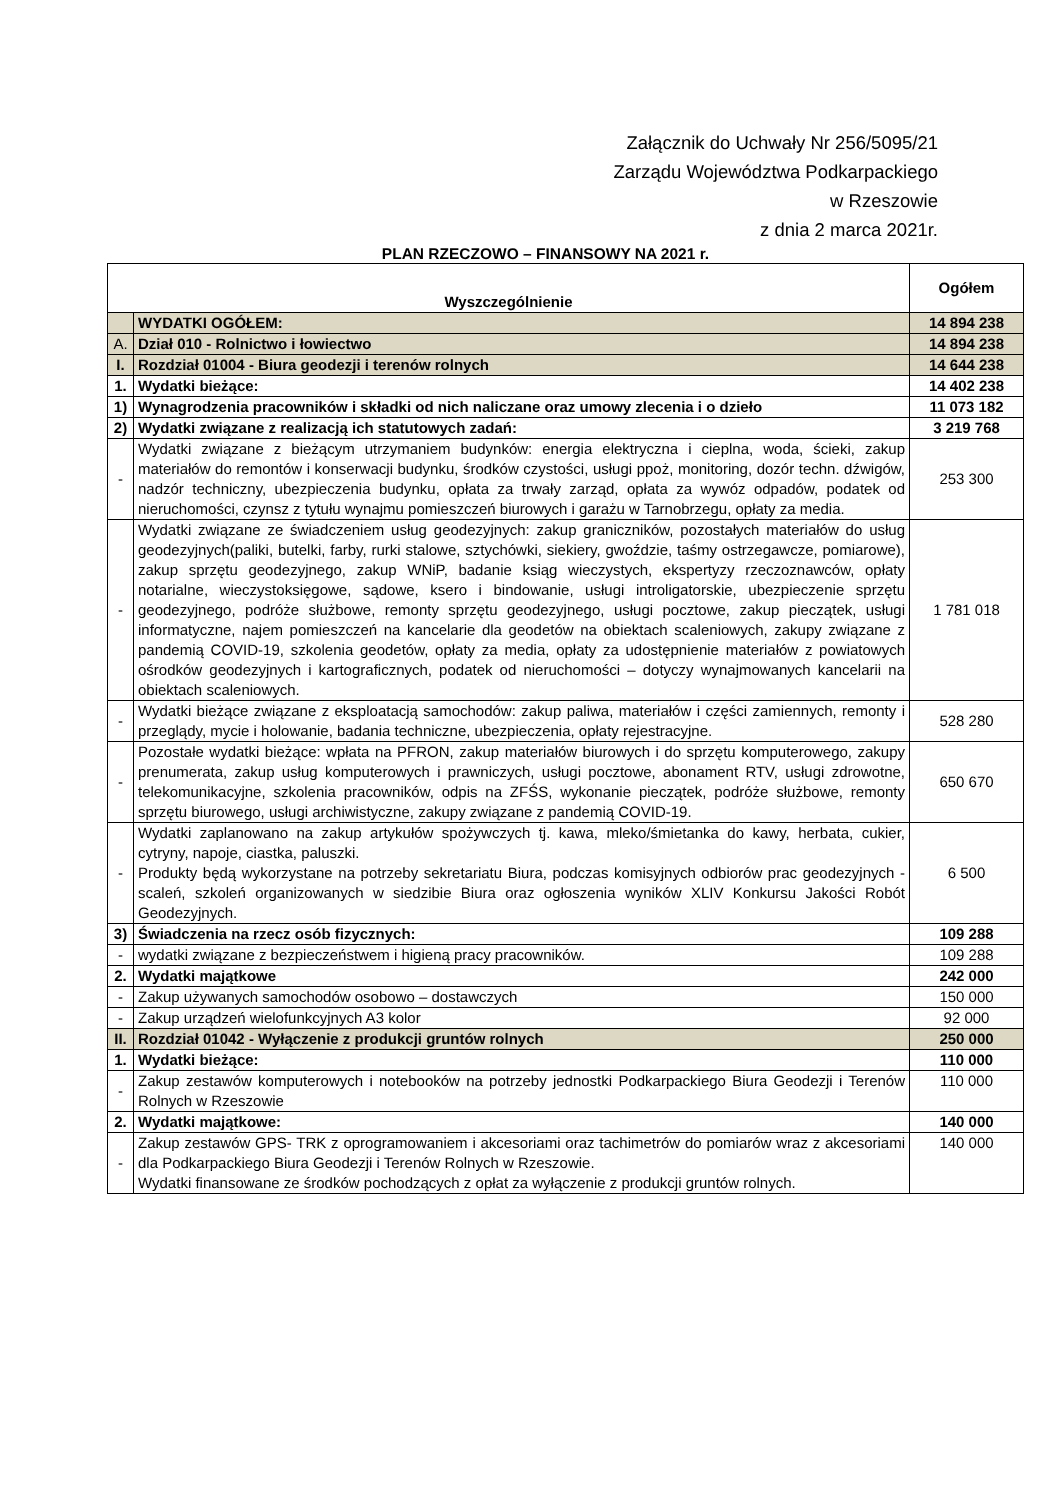Załącznik do Uchwały Nr 256/5095/21
Zarządu Województwa Podkarpackiego
w Rzeszowie
z dnia 2 marca 2021r.
PLAN RZECZOWO – FINANSOWY NA 2021 r.
| Wyszczególnienie | | Ogółem |
| --- | --- | --- |
| | WYDATKI OGÓŁEM: | 14 894 238 |
| A. | Dział 010 - Rolnictwo i łowiectwo | 14 894 238 |
| I. | Rozdział 01004 - Biura geodezji i terenów rolnych | 14 644 238 |
| 1. | Wydatki bieżące: | 14 402 238 |
| 1) | Wynagrodzenia pracowników i składki od nich naliczane oraz umowy zlecenia i o dzieło | 11 073 182 |
| 2) | Wydatki związane z realizacją ich statutowych zadań: | 3 219 768 |
| - | Wydatki związane z bieżącym utrzymaniem budynków: energia elektryczna i cieplna, woda, ścieki, zakup materiałów do remontów i konserwacji budynku, środków czystości, usługi ppoż, monitoring, dozór techn. dźwigów, nadzór techniczny, ubezpieczenia budynku, opłata za trwały zarząd, opłata za wywóz odpadów, podatek od nieruchomości, czynsz z tytułu wynajmu pomieszczeń biurowych i garażu w Tarnobrzegu, opłaty za media. | 253 300 |
| - | Wydatki związane ze świadczeniem usług geodezyjnych: zakup graniczników, pozostałych materiałów do usług geodezyjnych(paliki, butelki, farby, rurki stalowe, sztychówki, siekiery, gwoździe, taśmy ostrzegawcze, pomiarowe), zakup sprzętu geodezyjnego, zakup WNiP, badanie ksiąg wieczystych, ekspertyzy rzeczoznawców, opłaty notarialne, wieczystoksięgowe, sądowe, ksero i bindowanie, usługi introligatorskie, ubezpieczenie sprzętu geodezyjnego, podróże służbowe, remonty sprzętu geodezyjnego, usługi pocztowe, zakup pieczątek, usługi informatyczne, najem pomieszczeń na kancelarie dla geodetów na obiektach scaleniowych, zakupy związane z pandemią COVID-19, szkolenia geodetów, opłaty za media, opłaty za udostępnienie materiałów z powiatowych ośrodków geodezyjnych i kartograficznych, podatek od nieruchomości – dotyczy wynajmowanych kancelarii na obiektach scaleniowych. | 1 781 018 |
| - | Wydatki bieżące związane z eksploatacją samochodów: zakup paliwa, materiałów i części zamiennych, remonty i przeglądy, mycie i holowanie, badania techniczne, ubezpieczenia, opłaty rejestracyjne. | 528 280 |
| - | Pozostałe wydatki bieżące: wpłata na PFRON, zakup materiałów biurowych i do sprzętu komputerowego, zakupy prenumerata, zakup usług komputerowych i prawniczych, usługi pocztowe, abonament RTV, usługi zdrowotne, telekomunikacyjne, szkolenia pracowników, odpis na ZFŚS, wykonanie pieczątek, podróże służbowe, remonty sprzętu biurowego, usługi archiwistyczne, zakupy związane z pandemią COVID-19. | 650 670 |
| - | Wydatki zaplanowano na zakup artykułów spożywczych tj. kawa, mleko/śmietanka do kawy, herbata, cukier, cytryny, napoje, ciastka, paluszki. Produkty będą wykorzystane na potrzeby sekretariatu Biura, podczas komisyjnych odbiorów prac geodezyjnych - scaleń, szkoleń organizowanych w siedzibie Biura oraz ogłoszenia wyników XLIV Konkursu Jakości Robót Geodezyjnych. | 6 500 |
| 3) | Świadczenia na rzecz osób fizycznych: | 109 288 |
| - | wydatki związane z bezpieczeństwem i higieną pracy pracowników. | 109 288 |
| 2. | Wydatki majątkowe | 242 000 |
| - | Zakup używanych samochodów osobowo – dostawczych | 150 000 |
| - | Zakup urządzeń wielofunkcyjnych A3 kolor | 92 000 |
| II. | Rozdział 01042 - Wyłączenie z produkcji gruntów rolnych | 250 000 |
| 1. | Wydatki bieżące: | 110 000 |
| - | Zakup zestawów komputerowych i notebooków na potrzeby jednostki Podkarpackiego Biura Geodezji i Terenów Rolnych w Rzeszowie | 110 000 |
| 2. | Wydatki majątkowe: | 140 000 |
| - | Zakup zestawów GPS- TRK z oprogramowaniem i akcesoriami oraz tachimetrów do pomiarów wraz z akcesoriami dla Podkarpackiego Biura Geodezji i Terenów Rolnych w Rzeszowie. Wydatki finansowane ze środków pochodzących z opłat za wyłączenie z produkcji gruntów rolnych. | 140 000 |